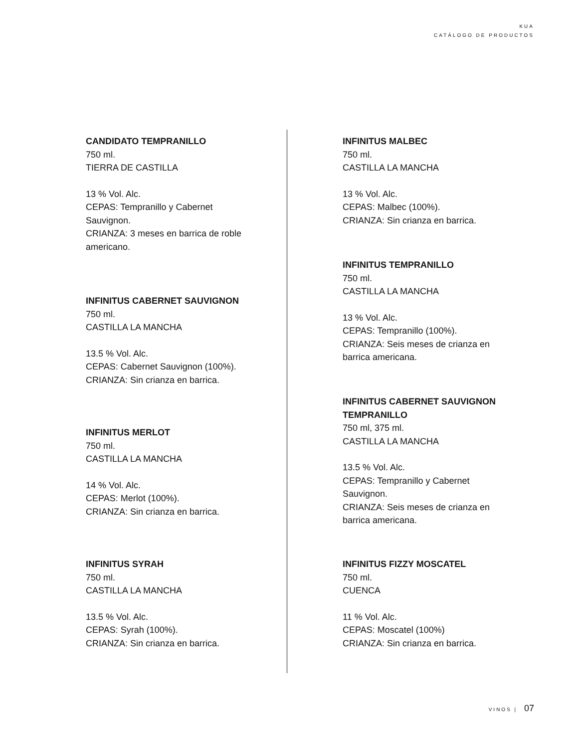KUA
CATÁLOGO DE PRODUCTOS
CANDIDATO TEMPRANILLO
750 ml.
TIERRA DE CASTILLA
13 % Vol. Alc.
CEPAS: Tempranillo y Cabernet Sauvignon.
CRIANZA: 3 meses en barrica de roble americano.
INFINITUS CABERNET SAUVIGNON
750 ml.
CASTILLA LA MANCHA
13.5 % Vol. Alc.
CEPAS: Cabernet Sauvignon (100%).
CRIANZA: Sin crianza en barrica.
INFINITUS MERLOT
750 ml.
CASTILLA LA MANCHA
14 % Vol. Alc.
CEPAS: Merlot (100%).
CRIANZA: Sin crianza en barrica.
INFINITUS SYRAH
750 ml.
CASTILLA LA MANCHA
13.5 % Vol. Alc.
CEPAS: Syrah (100%).
CRIANZA: Sin crianza en barrica.
INFINITUS MALBEC
750 ml.
CASTILLA LA MANCHA
13 % Vol. Alc.
CEPAS: Malbec (100%).
CRIANZA: Sin crianza en barrica.
INFINITUS TEMPRANILLO
750 ml.
CASTILLA LA MANCHA
13 % Vol. Alc.
CEPAS: Tempranillo (100%).
CRIANZA: Seis meses de crianza en barrica americana.
INFINITUS CABERNET SAUVIGNON TEMPRANILLO
750 ml, 375 ml.
CASTILLA LA MANCHA
13.5 % Vol. Alc.
CEPAS: Tempranillo y Cabernet Sauvignon.
CRIANZA: Seis meses de crianza en barrica americana.
INFINITUS FIZZY MOSCATEL
750 ml.
CUENCA
11 % Vol. Alc.
CEPAS: Moscatel (100%)
CRIANZA: Sin crianza en barrica.
VINOS | 07